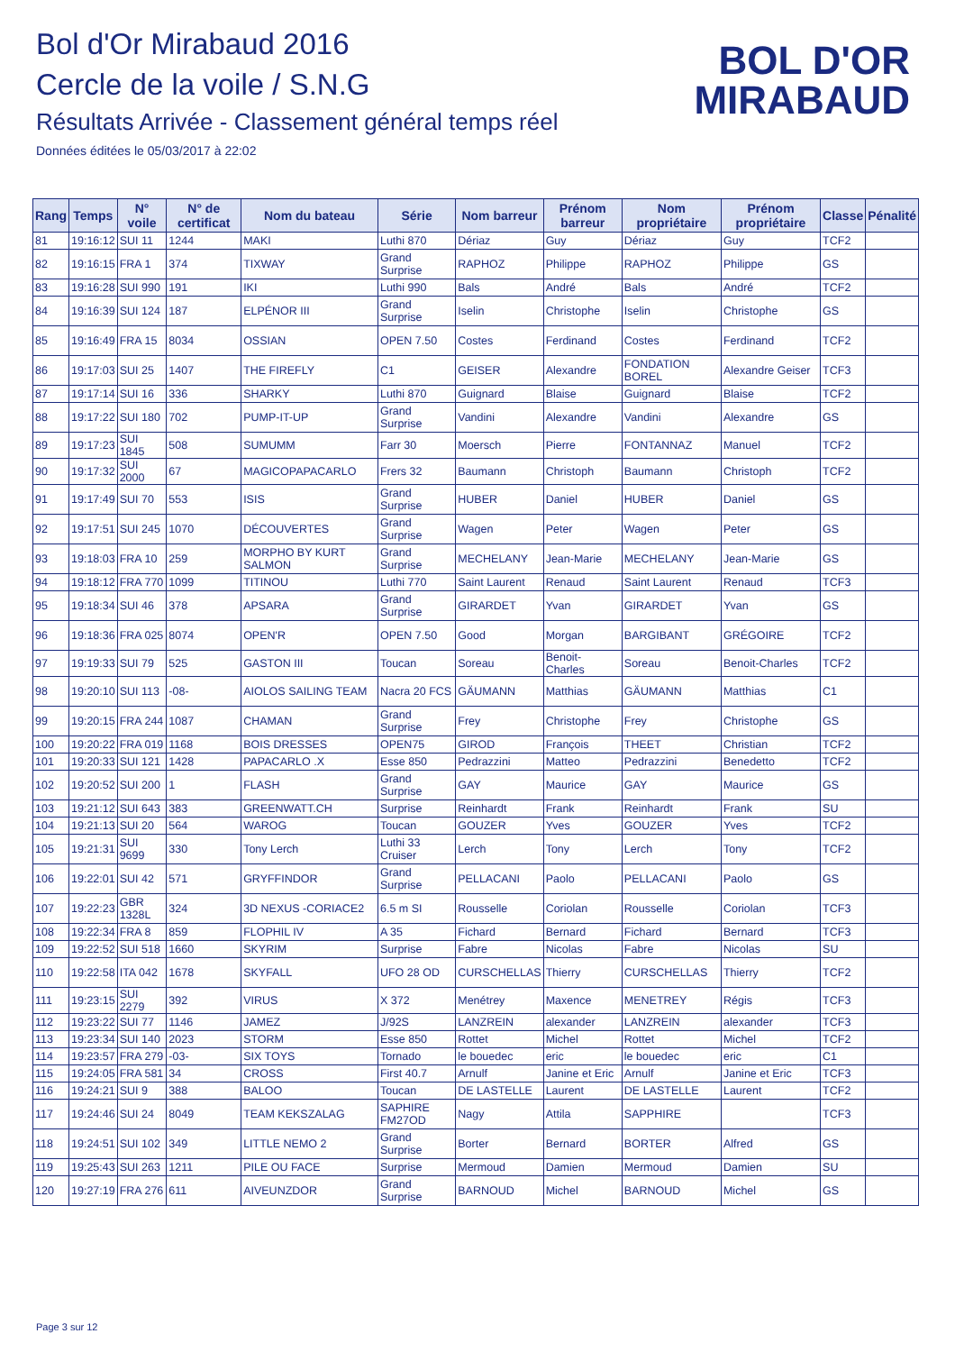Bol d'Or Mirabaud 2016
Cercle de la voile / S.N.G
Résultats Arrivée - Classement général temps réel
Données éditées le 05/03/2017 à 22:02
BOL D'OR
MIRABAUD
| Rang | Temps | N° voile | N° de certificat | Nom du bateau | Série | Nom barreur | Prénom barreur | Nom propriétaire | Prénom propriétaire | Classe | Pénalité |
| --- | --- | --- | --- | --- | --- | --- | --- | --- | --- | --- | --- |
| 81 | 19:16:12 | SUI 11 | 1244 | MAKI | Luthi 870 | Dériaz | Guy | Dériaz | Guy | TCF2 | |
| 82 | 19:16:15 | FRA 1 | 374 | TIXWAY | Grand Surprise | RAPHOZ | Philippe | RAPHOZ | Philippe | GS | |
| 83 | 19:16:28 | SUI 990 | 191 | IKI | Luthi 990 | Bals | André | Bals | André | TCF2 | |
| 84 | 19:16:39 | SUI 124 | 187 | ELPÉNOR III | Grand Surprise | Iselin | Christophe | Iselin | Christophe | GS | |
| 85 | 19:16:49 | FRA 15 | 8034 | OSSIAN | OPEN 7.50 | Costes | Ferdinand | Costes | Ferdinand | TCF2 | |
| 86 | 19:17:03 | SUI 25 | 1407 | THE FIREFLY | C1 | GEISER | Alexandre | FONDATION BOREL | Alexandre Geiser | TCF3 | |
| 87 | 19:17:14 | SUI 16 | 336 | SHARKY | Luthi 870 | Guignard | Blaise | Guignard | Blaise | TCF2 | |
| 88 | 19:17:22 | SUI 180 | 702 | PUMP-IT-UP | Grand Surprise | Vandini | Alexandre | Vandini | Alexandre | GS | |
| 89 | 19:17:23 | SUI 1845 | 508 | SUMUMM | Farr 30 | Moersch | Pierre | FONTANNAZ | Manuel | TCF2 | |
| 90 | 19:17:32 | SUI 2000 | 67 | MAGICOPAPACARLO | Frers 32 | Baumann | Christoph | Baumann | Christoph | TCF2 | |
| 91 | 19:17:49 | SUI 70 | 553 | ISIS | Grand Surprise | HUBER | Daniel | HUBER | Daniel | GS | |
| 92 | 19:17:51 | SUI 245 | 1070 | DÉCOUVERTES | Grand Surprise | Wagen | Peter | Wagen | Peter | GS | |
| 93 | 19:18:03 | FRA 10 | 259 | MORPHO BY KURT SALMON | Grand Surprise | MECHELANY | Jean-Marie | MECHELANY | Jean-Marie | GS | |
| 94 | 19:18:12 | FRA 770 | 1099 | TITINOU | Luthi 770 | Saint Laurent | Renaud | Saint Laurent | Renaud | TCF3 | |
| 95 | 19:18:34 | SUI 46 | 378 | APSARA | Grand Surprise | GIRARDET | Yvan | GIRARDET | Yvan | GS | |
| 96 | 19:18:36 | FRA 025 | 8074 | OPEN'R | OPEN 7.50 | Good | Morgan | BARGIBANT | GRÉGOIRE | TCF2 | |
| 97 | 19:19:33 | SUI 79 | 525 | GASTON III | Toucan | Soreau | Benoit-Charles | Soreau | Benoit-Charles | TCF2 | |
| 98 | 19:20:10 | SUI 113 | -08- | AIOLOS SAILING TEAM | Nacra 20 FCS | GÄUMANN | Matthias | GÄUMANN | Matthias | C1 | |
| 99 | 19:20:15 | FRA 244 | 1087 | CHAMAN | Grand Surprise | Frey | Christophe | Frey | Christophe | GS | |
| 100 | 19:20:22 | FRA 019 | 1168 | BOIS DRESSES | OPEN75 | GIROD | François | THEET | Christian | TCF2 | |
| 101 | 19:20:33 | SUI 121 | 1428 | PAPACARLO .X | Esse 850 | Pedrazzini | Matteo | Pedrazzini | Benedetto | TCF2 | |
| 102 | 19:20:52 | SUI 200 | 1 | FLASH | Grand Surprise | GAY | Maurice | GAY | Maurice | GS | |
| 103 | 19:21:12 | SUI 643 | 383 | GREENWATT.CH | Surprise | Reinhardt | Frank | Reinhardt | Frank | SU | |
| 104 | 19:21:13 | SUI 20 | 564 | WAROG | Toucan | GOUZER | Yves | GOUZER | Yves | TCF2 | |
| 105 | 19:21:31 | SUI 9699 | 330 | Tony Lerch | Luthi 33 Cruiser | Lerch | Tony | Lerch | Tony | TCF2 | |
| 106 | 19:22:01 | SUI 42 | 571 | GRYFFINDOR | Grand Surprise | PELLACANI | Paolo | PELLACANI | Paolo | GS | |
| 107 | 19:22:23 | GBR 1328L | 324 | 3D NEXUS -CORIACE2 | 6.5 m SI | Rousselle | Coriolan | Rousselle | Coriolan | TCF3 | |
| 108 | 19:22:34 | FRA 8 | 859 | FLOPHIL IV | A 35 | Fichard | Bernard | Fichard | Bernard | TCF3 | |
| 109 | 19:22:52 | SUI 518 | 1660 | SKYRIM | Surprise | Fabre | Nicolas | Fabre | Nicolas | SU | |
| 110 | 19:22:58 | ITA 042 | 1678 | SKYFALL | UFO 28 OD | CURSCHELLAS | Thierry | CURSCHELLAS | Thierry | TCF2 | |
| 111 | 19:23:15 | SUI 2279 | 392 | VIRUS | X 372 | Menétrey | Maxence | MENETREY | Régis | TCF3 | |
| 112 | 19:23:22 | SUI 77 | 1146 | JAMEZ | J/92S | LANZREIN | alexander | LANZREIN | alexander | TCF3 | |
| 113 | 19:23:34 | SUI 140 | 2023 | STORM | Esse 850 | Rottet | Michel | Rottet | Michel | TCF2 | |
| 114 | 19:23:57 | FRA 279 | -03- | SIX TOYS | Tornado | le bouedec | eric | le bouedec | eric | C1 | |
| 115 | 19:24:05 | FRA 581 | 34 | CROSS | First 40.7 | Arnulf | Janine et Eric | Arnulf | Janine et Eric | TCF3 | |
| 116 | 19:24:21 | SUI 9 | 388 | BALOO | Toucan | DE LASTELLE | Laurent | DE LASTELLE | Laurent | TCF2 | |
| 117 | 19:24:46 | SUI 24 | 8049 | TEAM KEKSZALAG | SAPHIRE FM27OD | Nagy | Attila | SAPPHIRE | | TCF3 | |
| 118 | 19:24:51 | SUI 102 | 349 | LITTLE NEMO 2 | Grand Surprise | Borter | Bernard | BORTER | Alfred | GS | |
| 119 | 19:25:43 | SUI 263 | 1211 | PILE OU FACE | Surprise | Mermoud | Damien | Mermoud | Damien | SU | |
| 120 | 19:27:19 | FRA 276 | 611 | AIVEUNZDOR | Grand Surprise | BARNOUD | Michel | BARNOUD | Michel | GS | |
Page 3 sur 12